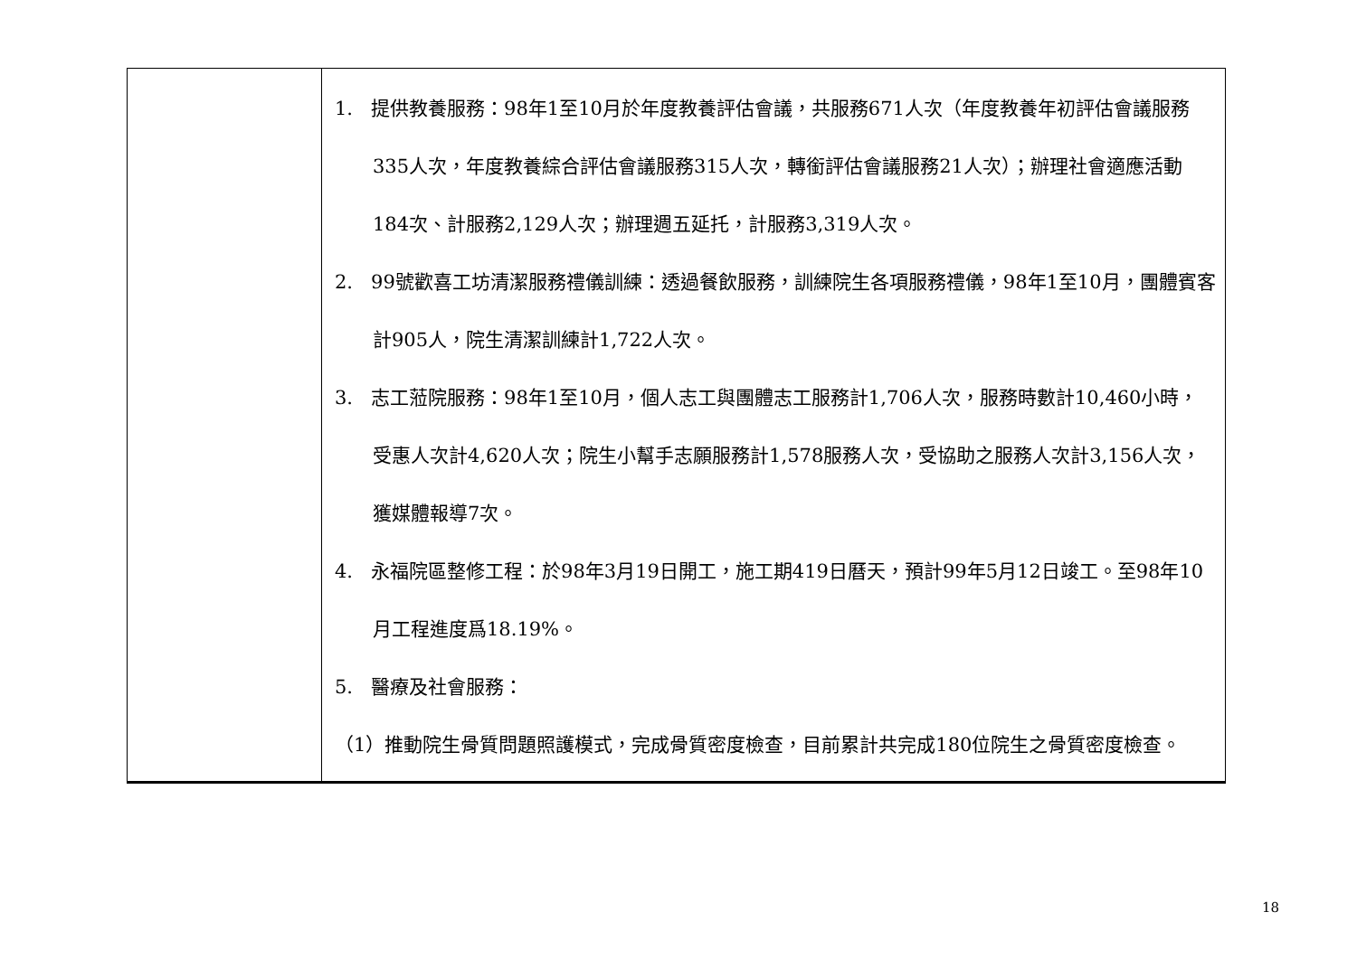| | 1. 提供教養服務：98年1至10月於年度教養評估會議，共服務671人次（年度教養年初評估會議服務335人次，年度教養綜合評估會議服務315人次，轉銜評估會議服務21人次）；辦理社會適應活動184次、計服務2,129人次；辦理週五延托，計服務3,319人次。 2. 99號歡喜工坊清潔服務禮儀訓練：透過餐飲服務，訓練院生各項服務禮儀，98年1至10月，團體賓客計905人，院生清潔訓練計1,722人次。 3. 志工蒞院服務：98年1至10月，個人志工與團體志工服務計1,706人次，服務時數計10,460小時，受惠人次計4,620人次；院生小幫手志願服務計1,578服務人次，受協助之服務人次計3,156人次，獲媒體報導7次。 4. 永福院區整修工程：於98年3月19日開工，施工期419日曆天，預計99年5月12日竣工。至98年10月工程進度爲18.19%。 5. 醫療及社會服務： （1）推動院生骨質問題照護模式，完成骨質密度檢查，目前累計共完成180位院生之骨質密度檢查。 |
18